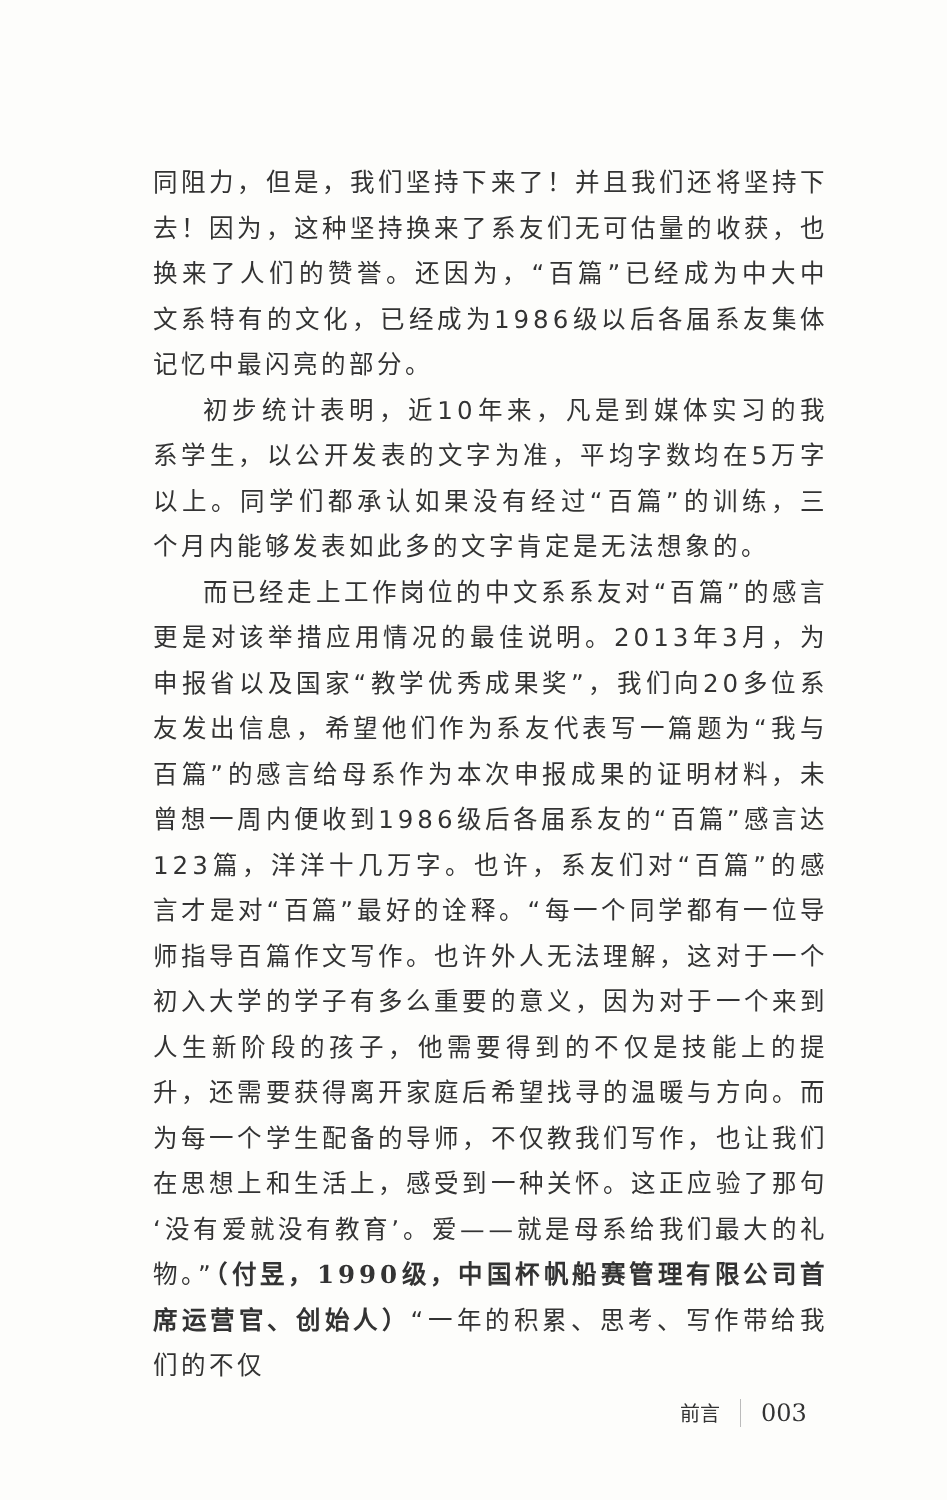同阻力，但是，我们坚持下来了！并且我们还将坚持下去！因为，这种坚持换来了系友们无可估量的收获，也换来了人们的赞誉。还因为，“百篇”已经成为中大中文系特有的文化，已经成为1986级以后各届系友集体记忆中最闪亮的部分。
初步统计表明，近10年来，凡是到媒体实习的我系学生，以公开发表的文字为准，平均字数均在5万字以上。同学们都承认如果没有经过“百篇”的训练，三个月内能够发表如此多的文字肯定是无法想象的。
而已经走上工作岗位的中文系系友对“百篇”的感言更是对该举措应用情况的最佳说明。2013年3月，为申报省以及国家“教学优秀成果奖”，我们向20多位系友发出信息，希望他们作为系友代表写一篇题为“我与百篇”的感言给母系作为本次申报成果的证明材料，未曾想一周内便收到1986级后各届系友的“百篇”感言达123篇，洋洋十几万字。也许，系友们对“百篇”的感言才是对“百篇”最好的诠释。“每一个同学都有一位导师指导百篇作文写作。也许外人无法理解，这对于一个初入大学的学子有多么重要的意义，因为对于一个来到人生新阶段的孩子，他需要得到的不仅是技能上的提升，还需要获得离开家庭后希望找寻的温暖与方向。而为每一个学生配备的导师，不仅教我们写作，也让我们在思想上和生活上，感受到一种关怀。这正应验了那句‘没有爱就没有教育’。爱——就是母系给我们最大的礼物。”（付昱，1990级，中国杯帆船赛管理有限公司首席运营官、创始人）“一年的积累、思考、写作带给我们的不仅
前言 003